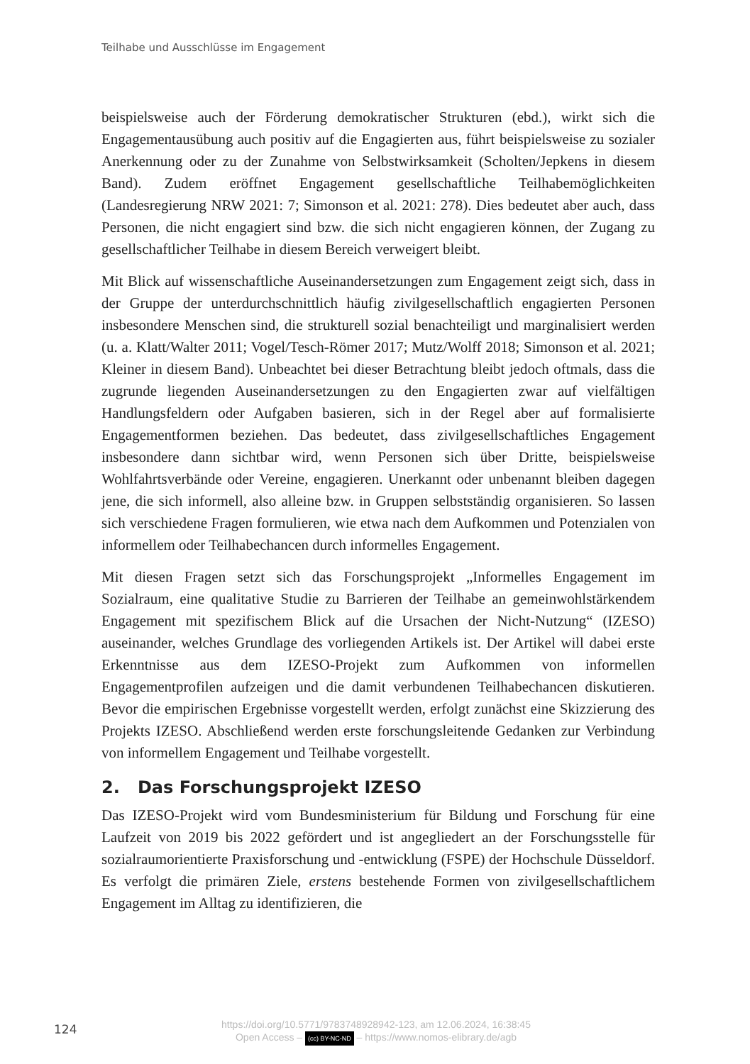Teilhabe und Ausschlüsse im Engagement
beispielsweise auch der Förderung demokratischer Strukturen (ebd.), wirkt sich die Engagementausübung auch positiv auf die Engagierten aus, führt beispielsweise zu sozialer Anerkennung oder zu der Zunahme von Selbstwirksamkeit (Scholten/Jepkens in diesem Band). Zudem eröffnet Engagement gesellschaftliche Teilhabemöglichkeiten (Landesregierung NRW 2021: 7; Simonson et al. 2021: 278). Dies bedeutet aber auch, dass Personen, die nicht engagiert sind bzw. die sich nicht engagieren können, der Zugang zu gesellschaftlicher Teilhabe in diesem Bereich verweigert bleibt.
Mit Blick auf wissenschaftliche Auseinandersetzungen zum Engagement zeigt sich, dass in der Gruppe der unterdurchschnittlich häufig zivilgesellschaftlich engagierten Personen insbesondere Menschen sind, die strukturell sozial benachteiligt und marginalisiert werden (u. a. Klatt/Walter 2011; Vogel/Tesch-Römer 2017; Mutz/Wolff 2018; Simonson et al. 2021; Kleiner in diesem Band). Unbeachtet bei dieser Betrachtung bleibt jedoch oftmals, dass die zugrunde liegenden Auseinandersetzungen zu den Engagierten zwar auf vielfältigen Handlungsfeldern oder Aufgaben basieren, sich in der Regel aber auf formalisierte Engagementformen beziehen. Das bedeutet, dass zivilgesellschaftliches Engagement insbesondere dann sichtbar wird, wenn Personen sich über Dritte, beispielsweise Wohlfahrtsverbände oder Vereine, engagieren. Unerkannt oder unbenannt bleiben dagegen jene, die sich informell, also alleine bzw. in Gruppen selbstständig organisieren. So lassen sich verschiedene Fragen formulieren, wie etwa nach dem Aufkommen und Potenzialen von informellem oder Teilhabechancen durch informelles Engagement.
Mit diesen Fragen setzt sich das Forschungsprojekt „Informelles Engagement im Sozialraum, eine qualitative Studie zu Barrieren der Teilhabe an gemeinwohlstärkendem Engagement mit spezifischem Blick auf die Ursachen der Nicht-Nutzung“ (IZESO) auseinander, welches Grundlage des vorliegenden Artikels ist. Der Artikel will dabei erste Erkenntnisse aus dem IZESO-Projekt zum Aufkommen von informellen Engagementprofilen aufzeigen und die damit verbundenen Teilhabechancen diskutieren. Bevor die empirischen Ergebnisse vorgestellt werden, erfolgt zunächst eine Skizzierung des Projekts IZESO. Abschließend werden erste forschungsleitende Gedanken zur Verbindung von informellem Engagement und Teilhabe vorgestellt.
2. Das Forschungsprojekt IZESO
Das IZESO-Projekt wird vom Bundesministerium für Bildung und Forschung für eine Laufzeit von 2019 bis 2022 gefördert und ist angegliedert an der Forschungsstelle für sozialraumorientierte Praxisforschung und -entwicklung (FSPE) der Hochschule Düsseldorf. Es verfolgt die primären Ziele, erstens bestehende Formen von zivilgesellschaftlichem Engagement im Alltag zu identifizieren, die
124
https://doi.org/10.5771/9783748928942-123, am 12.06.2024, 16:38:45
Open Access – (cc) BY-NC-ND – https://www.nomos-elibrary.de/agb